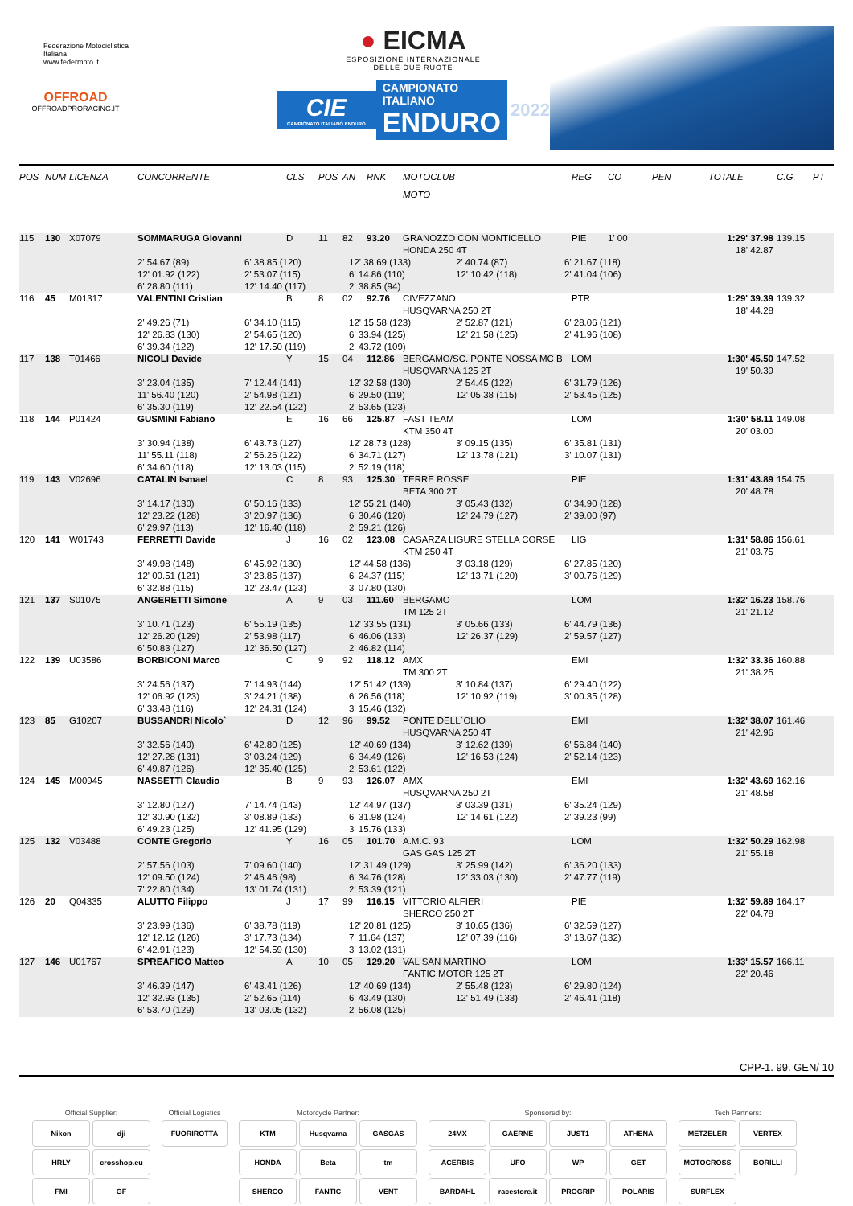Federazione Motociclistica Italiana
www.federmoto.it
OFFROAD
OFFROADPRORACING.IT
● EICMA
ESPOSIZIONE INTERNAZIONALE
DELLE DUE RUOTE
CIE
CAMPIONATO ITALIANO ENDURO
CAMPIONATO ITALIANO
ENDURO
2022
| POS | NUM | LICENZA | CONCORRENTE | CLS | POS | AN | RNK | MOTOCLUB | REG | CO | PEN | TOTALE | C.G. | PT |
| --- | --- | --- | --- | --- | --- | --- | --- | --- | --- | --- | --- | --- | --- | --- |
| | | | | | | | | MOTO | | | | | | |
| 115 | 130 | X07079 | SOMMARUGA Giovanni | D | 11 | 82 | 93.20 | GRANOZZO CON MONTICELLO | PIE | 1' 00 | | 1:29' 37.98 | 139.15 | |
| | | | | | | | | HONDA 250 4T | | | | 18' 42.87 | | |
| | | | 2' 54.67 (89) 6' 38.85 (120) 12' 38.69 (133) 2' 40.74 (87) 6' 21.67 (118) | | | | | | | | | | | |
| | | | 12' 01.92 (122) 2' 53.07 (115) 6' 14.86 (110) 12' 10.42 (118) 2' 41.04 (106) | | | | | | | | | | | |
| | | | 6' 28.80 (111) 12' 14.40 (117) 2' 38.85 (94) | | | | | | | | | | | |
| 116 | 45 | M01317 | VALENTINI Cristian | B | 8 | 02 | 92.76 | CIVEZZANO | PTR | | | 1:29' 39.39 | 139.32 | |
| | | | | | | | | HUSQVARNA 250 2T | | | | 18' 44.28 | | |
| | | | 2' 49.26 (71) 6' 34.10 (115) 12' 15.58 (123) 2' 52.87 (121) 6' 28.06 (121) | | | | | | | | | | | |
| | | | 12' 26.83 (130) 2' 54.65 (120) 6' 33.94 (125) 12' 21.58 (125) 2' 41.96 (108) | | | | | | | | | | | |
| | | | 6' 39.34 (122) 12' 17.50 (119) 2' 43.72 (109) | | | | | | | | | | | |
| 117 | 138 | T01466 | NICOLI Davide | Y | 15 | 04 | 112.86 | BERGAMO/SC. PONTE NOSSA MC B | LOM | | | 1:30' 45.50 | 147.52 | |
| | | | | | | | | HUSQVARNA 125 2T | | | | 19' 50.39 | | |
| | | | 3' 23.04 (135) 7' 12.44 (141) 12' 32.58 (130) 2' 54.45 (122) 6' 31.79 (126) | | | | | | | | | | | |
| | | | 11' 56.40 (120) 2' 54.98 (121) 6' 29.50 (119) 12' 05.38 (115) 2' 53.45 (125) | | | | | | | | | | | |
| | | | 6' 35.30 (119) 12' 22.54 (122) 2' 53.65 (123) | | | | | | | | | | | |
| 118 | 144 | P01424 | GUSMINI Fabiano | E | 16 | 66 | 125.87 | FAST TEAM | LOM | | | 1:30' 58.11 | 149.08 | |
| | | | | | | | | KTM 350 4T | | | | 20' 03.00 | | |
| | | | 3' 30.94 (138) 6' 43.73 (127) 12' 28.73 (128) 3' 09.15 (135) 6' 35.81 (131) | | | | | | | | | | | |
| | | | 11' 55.11 (118) 2' 56.26 (122) 6' 34.71 (127) 12' 13.78 (121) 3' 10.07 (131) | | | | | | | | | | | |
| | | | 6' 34.60 (118) 12' 13.03 (115) 2' 52.19 (118) | | | | | | | | | | | |
| 119 | 143 | V02696 | CATALIN Ismael | C | 8 | 93 | 125.30 | TERRE ROSSE | PIE | | | 1:31' 43.89 | 154.75 | |
| | | | | | | | | BETA 300 2T | | | | 20' 48.78 | | |
| | | | 3' 14.17 (130) 6' 50.16 (133) 12' 55.21 (140) 3' 05.43 (132) 6' 34.90 (128) | | | | | | | | | | | |
| | | | 12' 23.22 (128) 3' 20.97 (136) 6' 30.46 (120) 12' 24.79 (127) 2' 39.00 (97) | | | | | | | | | | | |
| | | | 6' 29.97 (113) 12' 16.40 (118) 2' 59.21 (126) | | | | | | | | | | | |
| 120 | 141 | W01743 | FERRETTI Davide | J | 16 | 02 | 123.08 | CASARZA LIGURE STELLA CORSE | LIG | | | 1:31' 58.86 | 156.61 | |
| | | | | | | | | KTM 250 4T | | | | 21' 03.75 | | |
| | | | 3' 49.98 (148) 6' 45.92 (130) 12' 44.58 (136) 3' 03.18 (129) 6' 27.85 (120) | | | | | | | | | | | |
| | | | 12' 00.51 (121) 3' 23.85 (137) 6' 24.37 (115) 12' 13.71 (120) 3' 00.76 (129) | | | | | | | | | | | |
| | | | 6' 32.88 (115) 12' 23.47 (123) 3' 07.80 (130) | | | | | | | | | | | |
| 121 | 137 | S01075 | ANGERETTI Simone | A | 9 | 03 | 111.60 | BERGAMO | LOM | | | 1:32' 16.23 | 158.76 | |
| | | | | | | | | TM 125 2T | | | | 21' 21.12 | | |
| | | | 3' 10.71 (123) 6' 55.19 (135) 12' 33.55 (131) 3' 05.66 (133) 6' 44.79 (136) | | | | | | | | | | | |
| | | | 12' 26.20 (129) 2' 53.98 (117) 6' 46.06 (133) 12' 26.37 (129) 2' 59.57 (127) | | | | | | | | | | | |
| | | | 6' 50.83 (127) 12' 36.50 (127) 2' 46.82 (114) | | | | | | | | | | | |
| 122 | 139 | U03586 | BORBICONI Marco | C | 9 | 92 | 118.12 | AMX | EMI | | | 1:32' 33.36 | 160.88 | |
| | | | | | | | | TM 300 2T | | | | 21' 38.25 | | |
| | | | 3' 24.56 (137) 7' 14.93 (144) 12' 51.42 (139) 3' 10.84 (137) 6' 29.40 (122) | | | | | | | | | | | |
| | | | 12' 06.92 (123) 3' 24.21 (138) 6' 26.56 (118) 12' 10.92 (119) 3' 00.35 (128) | | | | | | | | | | | |
| | | | 6' 33.48 (116) 12' 24.31 (124) 3' 15.46 (132) | | | | | | | | | | | |
| 123 | 85 | G10207 | BUSSANDRI Nicolo` | D | 12 | 96 | 99.52 | PONTE DELL`OLIO | EMI | | | 1:32' 38.07 | 161.46 | |
| | | | | | | | | HUSQVARNA 250 4T | | | | 21' 42.96 | | |
| | | | 3' 32.56 (140) 6' 42.80 (125) 12' 40.69 (134) 3' 12.62 (139) 6' 56.84 (140) | | | | | | | | | | | |
| | | | 12' 27.28 (131) 3' 03.24 (129) 6' 34.49 (126) 12' 16.53 (124) 2' 52.14 (123) | | | | | | | | | | | |
| | | | 6' 49.87 (126) 12' 35.40 (125) 2' 53.61 (122) | | | | | | | | | | | |
| 124 | 145 | M00945 | NASSETTI Claudio | B | 9 | 93 | 126.07 | AMX | EMI | | | 1:32' 43.69 | 162.16 | |
| | | | | | | | | HUSQVARNA 250 2T | | | | 21' 48.58 | | |
| | | | 3' 12.80 (127) 7' 14.74 (143) 12' 44.97 (137) 3' 03.39 (131) 6' 35.24 (129) | | | | | | | | | | | |
| | | | 12' 30.90 (132) 3' 08.89 (133) 6' 31.98 (124) 12' 14.61 (122) 2' 39.23 (99) | | | | | | | | | | | |
| | | | 6' 49.23 (125) 12' 41.95 (129) 3' 15.76 (133) | | | | | | | | | | | |
| 125 | 132 | V03488 | CONTE Gregorio | Y | 16 | 05 | 101.70 | A.M.C. 93 | LOM | | | 1:32' 50.29 | 162.98 | |
| | | | | | | | | GAS GAS 125 2T | | | | 21' 55.18 | | |
| | | | 2' 57.56 (103) 7' 09.60 (140) 12' 31.49 (129) 3' 25.99 (142) 6' 36.20 (133) | | | | | | | | | | | |
| | | | 12' 09.50 (124) 2' 46.46 (98) 6' 34.76 (128) 12' 33.03 (130) 2' 47.77 (119) | | | | | | | | | | | |
| | | | 7' 22.80 (134) 13' 01.74 (131) 2' 53.39 (121) | | | | | | | | | | | |
| 126 | 20 | Q04335 | ALUTTO Filippo | J | 17 | 99 | 116.15 | VITTORIO ALFIERI | PIE | | | 1:32' 59.89 | 164.17 | |
| | | | | | | | | SHERCO 250 2T | | | | 22' 04.78 | | |
| | | | 3' 23.99 (136) 6' 38.78 (119) 12' 20.81 (125) 3' 10.65 (136) 6' 32.59 (127) | | | | | | | | | | | |
| | | | 12' 12.12 (126) 3' 17.73 (134) 7' 11.64 (137) 12' 07.39 (116) 3' 13.67 (132) | | | | | | | | | | | |
| | | | 6' 42.91 (123) 12' 54.59 (130) 3' 13.02 (131) | | | | | | | | | | | |
| 127 | 146 | U01767 | SPREAFICO Matteo | A | 10 | 05 | 129.20 | VAL SAN MARTINO | LOM | | | 1:33' 15.57 | 166.11 | |
| | | | | | | | | FANTIC MOTOR 125 2T | | | | 22' 20.46 | | |
| | | | 3' 46.39 (147) 6' 43.41 (126) 12' 40.69 (134) 2' 55.48 (123) 6' 29.80 (124) | | | | | | | | | | | |
| | | | 12' 32.93 (135) 2' 52.65 (114) 6' 43.49 (130) 12' 51.49 (133) 2' 46.41 (118) | | | | | | | | | | | |
| | | | 6' 53.70 (129) 13' 03.05 (132) 2' 56.08 (125) | | | | | | | | | | | |
CPP-1. 99. GEN/ 10
Official Supplier:
Nikon
dji
HRLY
crosshop.eu
FMI
GF
Official Logistics
FUORIROTTA
Motorcycle Partner:
KTM
Husqvarna
GASGAS
HONDA
Beta
tm
SHERCO
FANTIC
VENT
Sponsored by:
24MX
GAERNE
JUST1
ATHENA
ACERBIS
UFO
WP
GET
BARDAHL
racestore.it
PROGRIP
POLARIS
Tech Partners:
METZELER
VERTEX
MOTOCROSS
BORILLI
SURFLEX